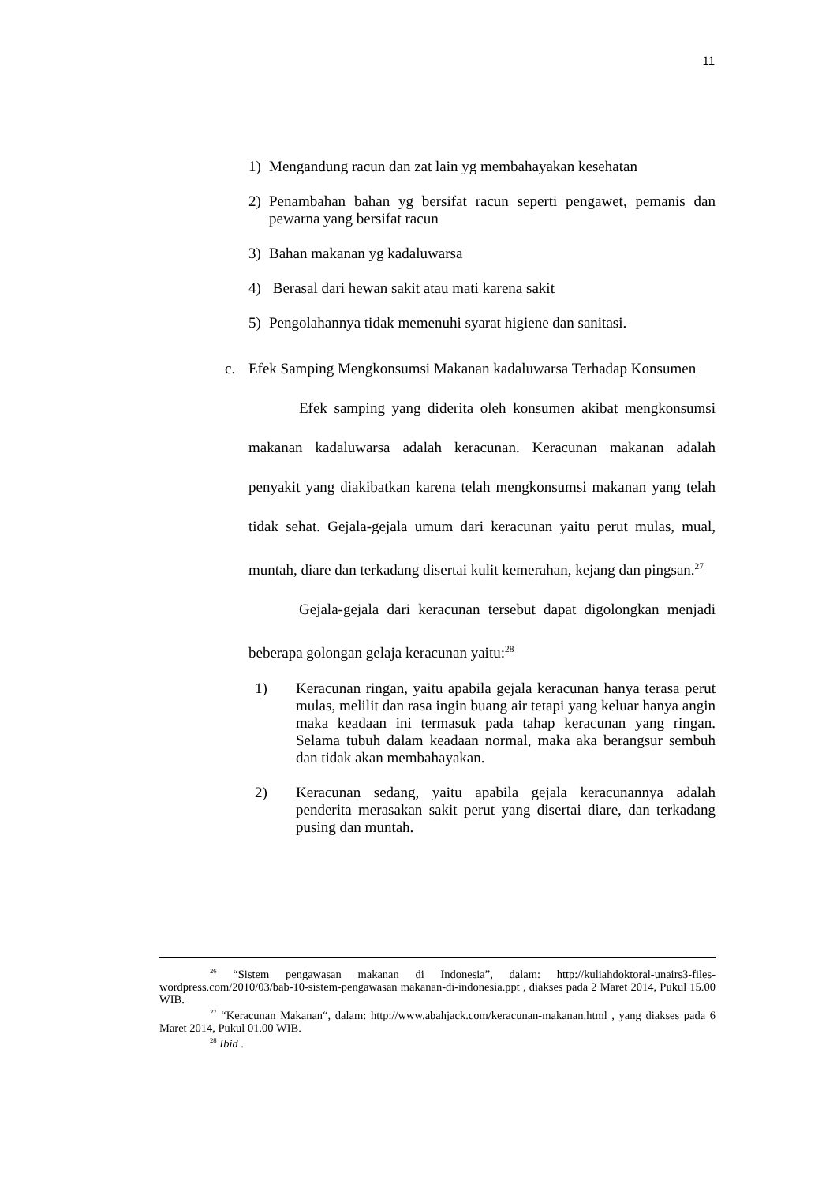11
1) Mengandung racun dan zat lain yg membahayakan kesehatan
2) Penambahan bahan yg bersifat racun seperti pengawet, pemanis dan pewarna yang bersifat racun
3) Bahan makanan yg kadaluwarsa
4) Berasal dari hewan sakit atau mati karena sakit
5) Pengolahannya tidak memenuhi syarat higiene dan sanitasi.
c. Efek Samping Mengkonsumsi Makanan kadaluwarsa Terhadap Konsumen
Efek samping yang diderita oleh konsumen akibat mengkonsumsi makanan kadaluwarsa adalah keracunan. Keracunan makanan adalah penyakit yang diakibatkan karena telah mengkonsumsi makanan yang telah tidak sehat. Gejala-gejala umum dari keracunan yaitu perut mulas, mual, muntah, diare dan terkadang disertai kulit kemerahan, kejang dan pingsan.<sup>27</sup>
Gejala-gejala dari keracunan tersebut dapat digolongkan menjadi beberapa golongan gelaja keracunan yaitu:<sup>28</sup>
1) Keracunan ringan, yaitu apabila gejala keracunan hanya terasa perut mulas, melilit dan rasa ingin buang air tetapi yang keluar hanya angin maka keadaan ini termasuk pada tahap keracunan yang ringan. Selama tubuh dalam keadaan normal, maka aka berangsur sembuh dan tidak akan membahayakan.
2) Keracunan sedang, yaitu apabila gejala keracunannya adalah penderita merasakan sakit perut yang disertai diare, dan terkadang pusing dan muntah.
<sup>26</sup> “Sistem pengawasan makanan di Indonesia”, dalam: http://kuliahdoktoral-unairs3-files-wordpress.com/2010/03/bab-10-sistem-pengawasan makanan-di-indonesia.ppt , diakses pada 2 Maret 2014, Pukul 15.00 WIB.
<sup>27</sup> “Keracunan Makanan“, dalam: http://www.abahjack.com/keracunan-makanan.html , yang diakses pada 6 Maret 2014, Pukul 01.00 WIB.
<sup>28</sup> Ibid .